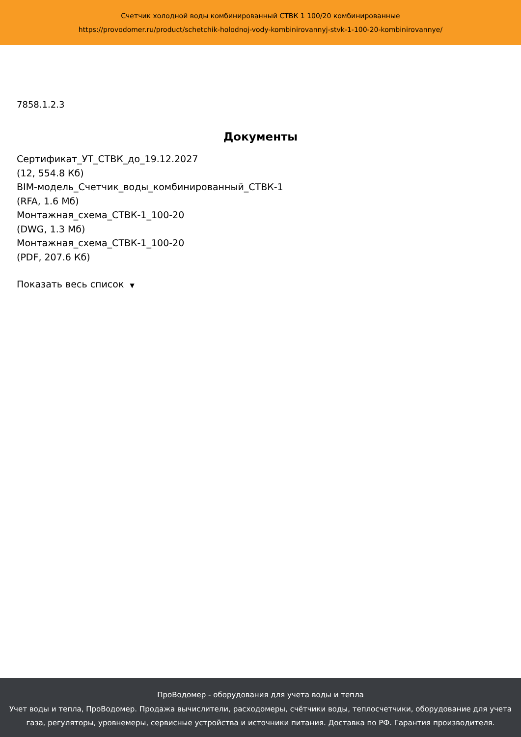Счетчик холодной воды комбинированный СТВК 1 100/20 комбинированные
https://provodomer.ru/product/schetchik-holodnoj-vody-kombinirovannyj-stvk-1-100-20-kombinirovannye/
7858.1.2.3
Документы
Сертификат_УТ_СТВК_до_19.12.2027
(12, 554.8 Кб)
BIM-модель_Счетчик_воды_комбинированный_СТВК-1
(RFA, 1.6 Мб)
Монтажная_схема_СТВК-1_100-20
(DWG, 1.3 Мб)
Монтажная_схема_СТВК-1_100-20
(PDF, 207.6 Кб)
Показать весь список ▼
ПроВодомер - оборудования для учета воды и тепла
Учет воды и тепла, ПроВодомер. Продажа вычислители, расходомеры, счётчики воды, теплосчетчики, оборудование для учета газа, регуляторы, уровнемеры, сервисные устройства и источники питания. Доставка по РФ. Гарантия производителя.